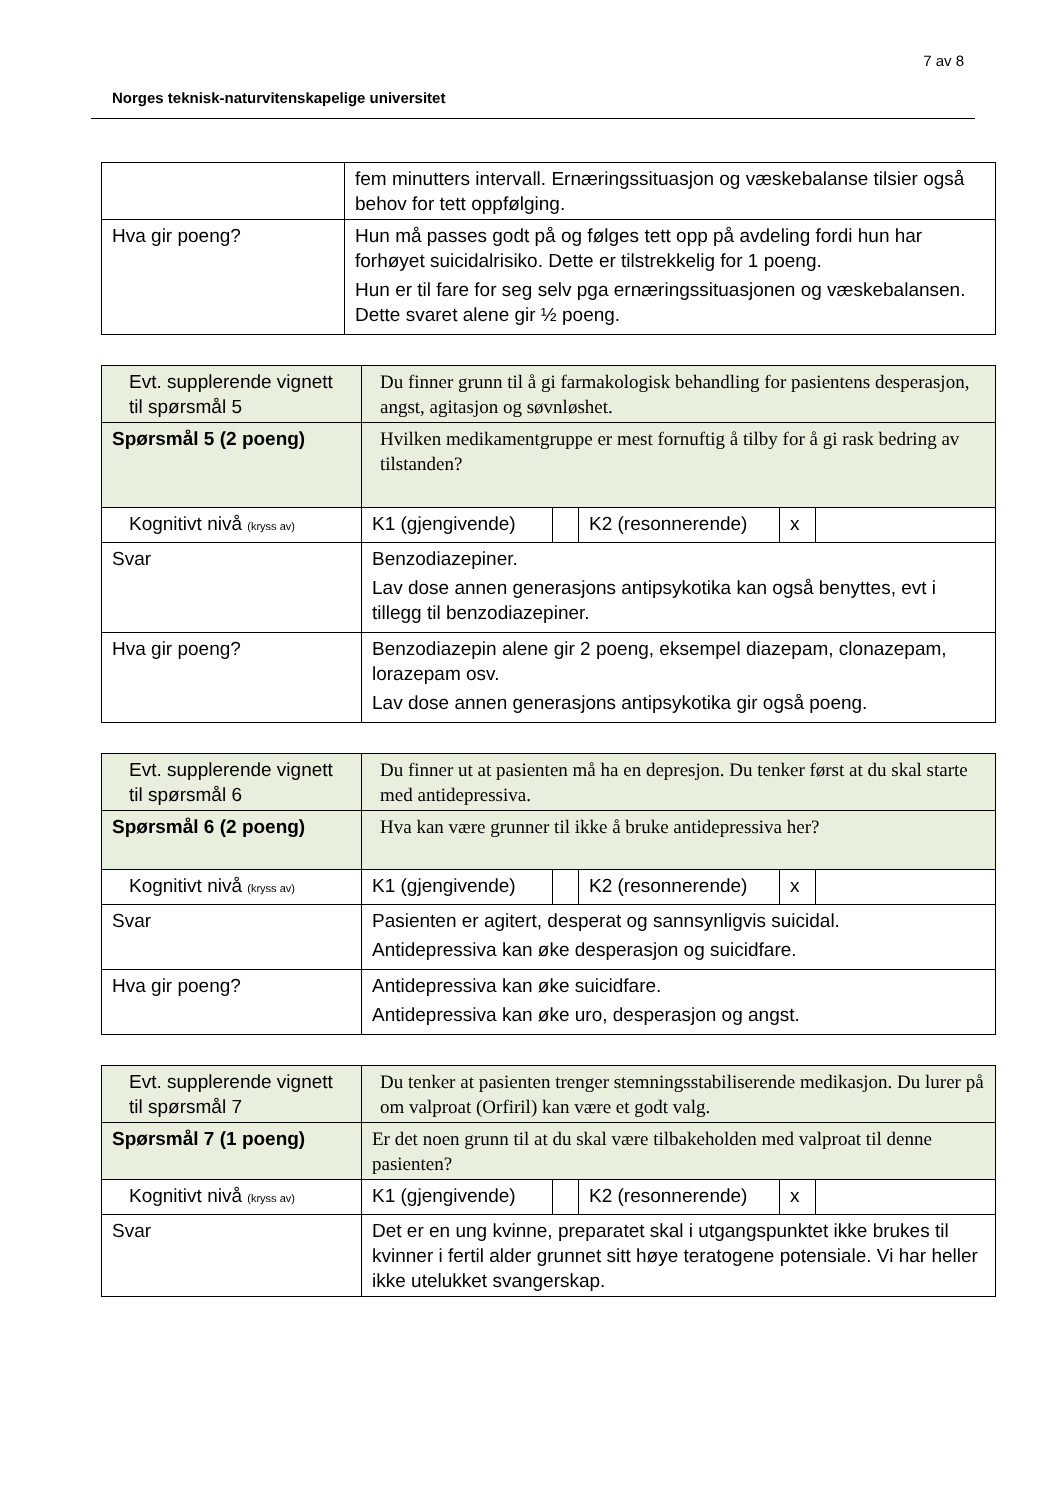7 av 8
Norges teknisk-naturvitenskapelige universitet
| | fem minutters intervall. Ernæringssituasjon og væskebalanse tilsier også behov for tett oppfølging. |
| Hva gir poeng? | Hun må passes godt på og følges tett opp på avdeling fordi hun har forhøyet suicidalrisiko. Dette er tilstrekkelig for 1 poeng. Hun er til fare for seg selv pga ernæringssituasjonen og væskebalansen. Dette svaret alene gir ½ poeng. |
| Evt. supplerende vignett til spørsmål 5 | Du finner grunn til å gi farmakologisk behandling for pasientens desperasjon, angst, agitasjon og søvnløshet. | | | | |
| Spørsmål 5 (2 poeng) | Hvilken medikamentgruppe er mest fornuftig å tilby for å gi rask bedring av tilstanden? | | | | |
| Kognitivt nivå (kryss av) | K1 (gjengivende) | | K2 (resonnerende) | x | |
| Svar | Benzodiazepiner. Lav dose annen generasjons antipsykotika kan også benyttes, evt i tillegg til benzodiazepiner. | | | | |
| Hva gir poeng? | Benzodiazepin alene gir 2 poeng, eksempel diazepam, clonazepam, lorazepam osv. Lav dose annen generasjons antipsykotika gir også poeng. | | | | |
| Evt. supplerende vignett til spørsmål 6 | Du finner ut at pasienten må ha en depresjon. Du tenker først at du skal starte med antidepressiva. | | | | |
| Spørsmål 6 (2 poeng) | Hva kan være grunner til ikke å bruke antidepressiva her? | | | | |
| Kognitivt nivå (kryss av) | K1 (gjengivende) | | K2 (resonnerende) | x | |
| Svar | Pasienten er agitert, desperat og sannsynligvis suicidal. Antidepressiva kan øke desperasjon og suicidfare. | | | | |
| Hva gir poeng? | Antidepressiva kan øke suicidfare. Antidepressiva kan øke uro, desperasjon og angst. | | | | |
| Evt. supplerende vignett til spørsmål 7 | Du tenker at pasienten trenger stemningsstabiliserende medikasjon. Du lurer på om valproat (Orfiril) kan være et godt valg. | | | | |
| Spørsmål 7 (1 poeng) | Er det noen grunn til at du skal være tilbakeholden med valproat til denne pasienten? | | | | |
| Kognitivt nivå (kryss av) | K1 (gjengivende) | | K2 (resonnerende) | x | |
| Svar | Det er en ung kvinne, preparatet skal i utgangspunktet ikke brukes til kvinner i fertil alder grunnet sitt høye teratogene potensiale. Vi har heller ikke utelukket svangerskap. | | | | |